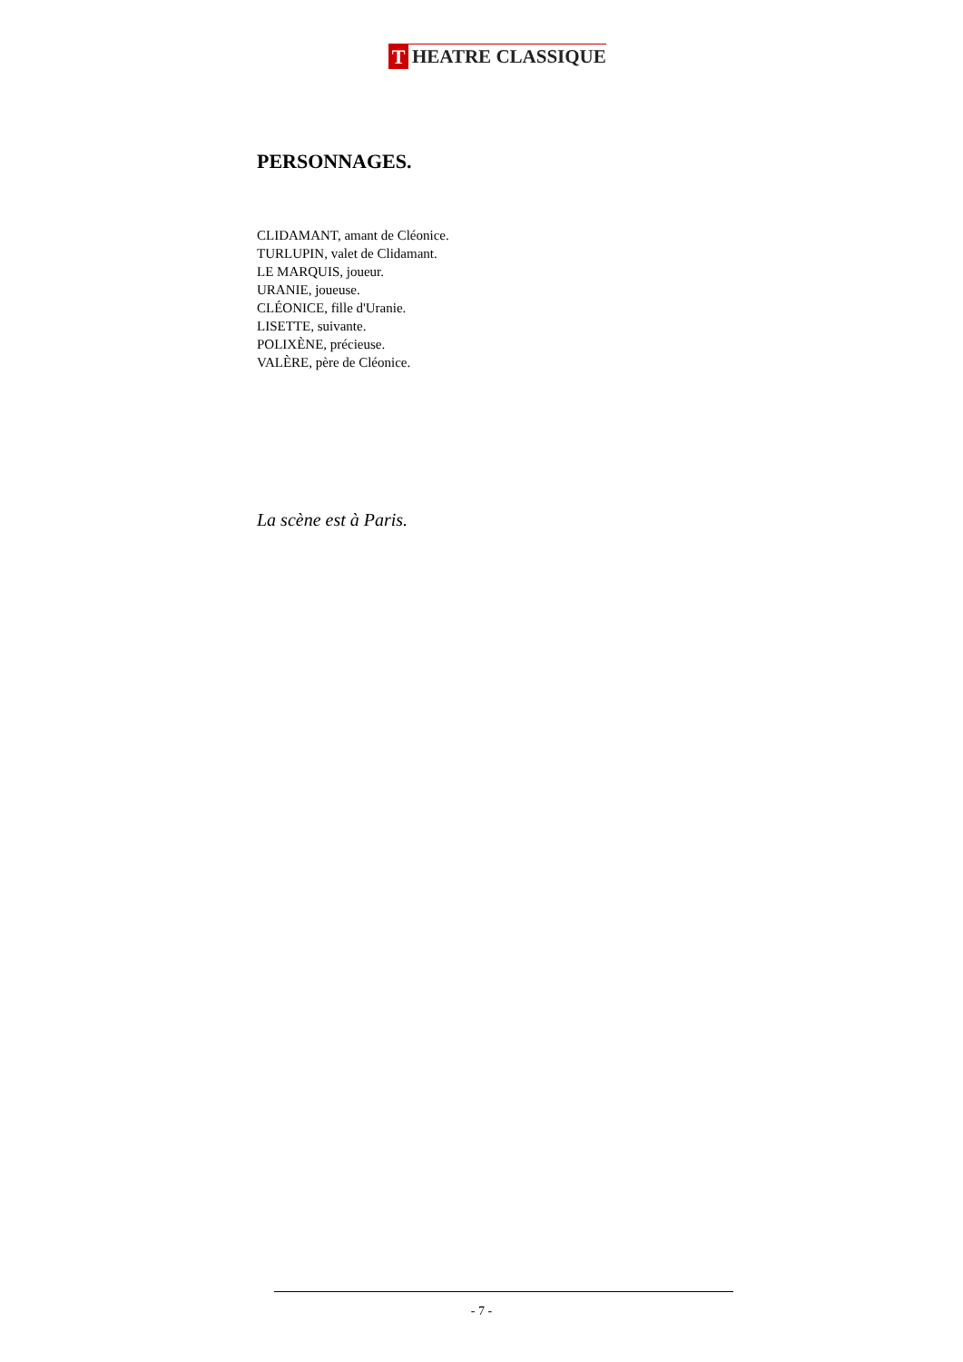T HEATRE CLASSIQUE
PERSONNAGES.
CLIDAMANT, amant de Cléonice.
TURLUPIN, valet de Clidamant.
LE MARQUIS, joueur.
URANIE, joueuse.
CLÉONICE, fille d'Uranie.
LISETTE, suivante.
POLIXÈNE, précieuse.
VALÈRE, père de Cléonice.
La scène est à Paris.
- 7 -